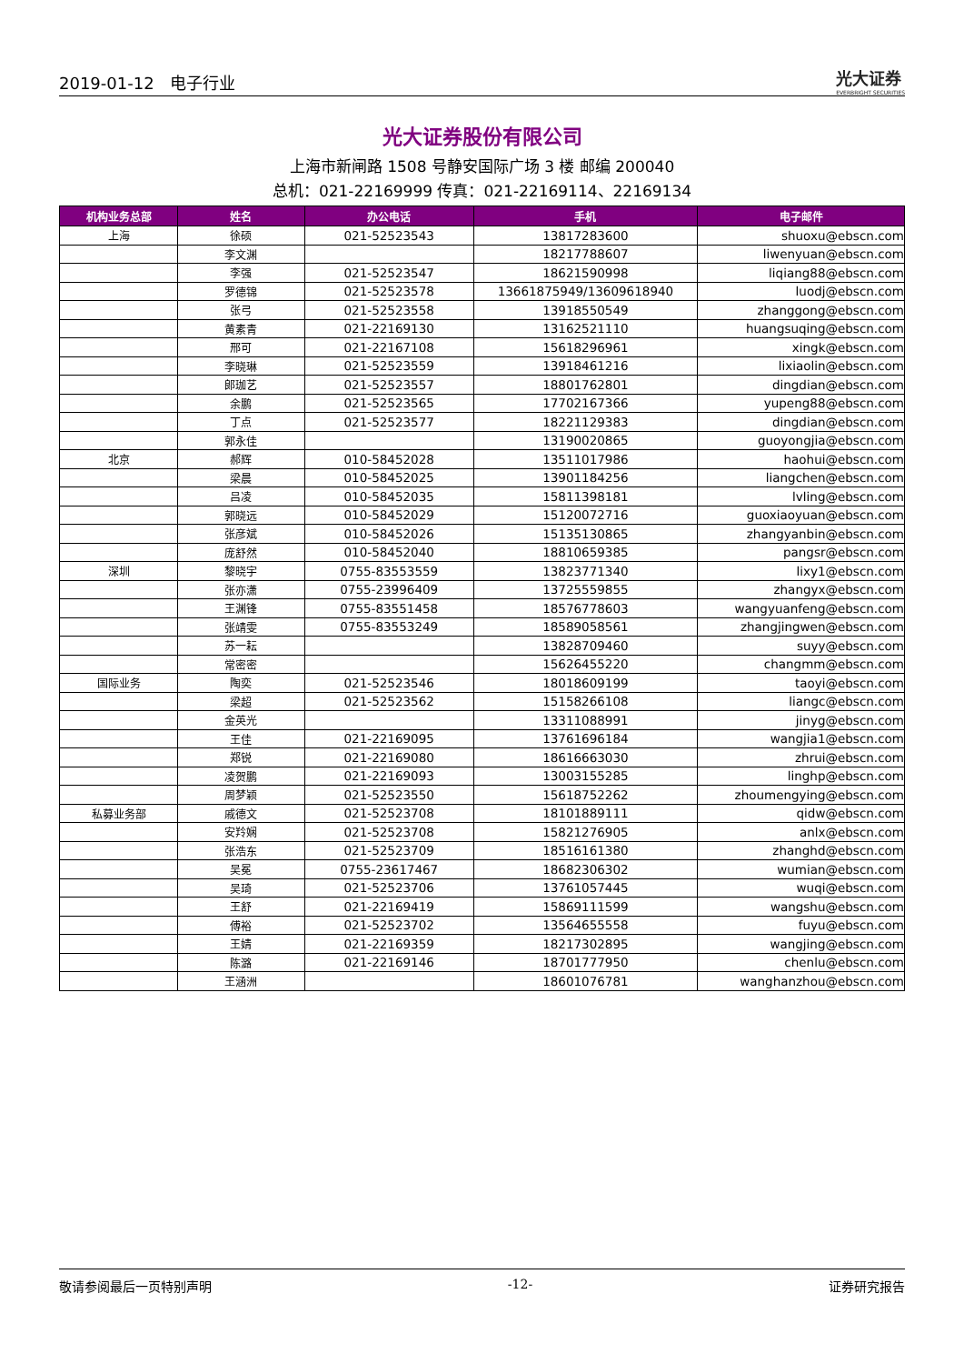2019-01-12 电子行业
光大证券
EVERBRIGHT SECURITIES
光大证券股份有限公司
上海市新闸路 1508 号静安国际广场 3 楼 邮编 200040
总机：021-22169999 传真：021-22169114、22169134
| 机构业务总部 | 姓名 | 办公电话 | 手机 | 电子邮件 |
| --- | --- | --- | --- | --- |
| 上海 | 徐硕 | 021-52523543 | 13817283600 | shuoxu@ebscn.com |
| | 李文渊 | | 18217788607 | liwenyuan@ebscn.com |
| | 李强 | 021-52523547 | 18621590998 | liqiang88@ebscn.com |
| | 罗德锦 | 021-52523578 | 13661875949/13609618940 | luodj@ebscn.com |
| | 张弓 | 021-52523558 | 13918550549 | zhanggong@ebscn.com |
| | 黄素青 | 021-22169130 | 13162521110 | huangsuqing@ebscn.com |
| | 邢可 | 021-22167108 | 15618296961 | xingk@ebscn.com |
| | 李晓琳 | 021-52523559 | 13918461216 | lixiaolin@ebscn.com |
| | 郎珈艺 | 021-52523557 | 18801762801 | dingdian@ebscn.com |
| | 余鹏 | 021-52523565 | 17702167366 | yupeng88@ebscn.com |
| | 丁点 | 021-52523577 | 18221129383 | dingdian@ebscn.com |
| | 郭永佳 | | 13190020865 | guoyongjia@ebscn.com |
| 北京 | 郝辉 | 010-58452028 | 13511017986 | haohui@ebscn.com |
| | 梁晨 | 010-58452025 | 13901184256 | liangchen@ebscn.com |
| | 吕凌 | 010-58452035 | 15811398181 | lvling@ebscn.com |
| | 郭晓远 | 010-58452029 | 15120072716 | guoxiaoyuan@ebscn.com |
| | 张彦斌 | 010-58452026 | 15135130865 | zhangyanbin@ebscn.com |
| | 庞舒然 | 010-58452040 | 18810659385 | pangsr@ebscn.com |
| 深圳 | 黎晓宇 | 0755-83553559 | 13823771340 | lixy1@ebscn.com |
| | 张亦潇 | 0755-23996409 | 13725559855 | zhangyx@ebscn.com |
| | 王渊锋 | 0755-83551458 | 18576778603 | wangyuanfeng@ebscn.com |
| | 张靖雯 | 0755-83553249 | 18589058561 | zhangjingwen@ebscn.com |
| | 苏一耘 | | 13828709460 | suyy@ebscn.com |
| | 常密密 | | 15626455220 | changmm@ebscn.com |
| 国际业务 | 陶奕 | 021-52523546 | 18018609199 | taoyi@ebscn.com |
| | 梁超 | 021-52523562 | 15158266108 | liangc@ebscn.com |
| | 金英光 | | 13311088991 | jinyg@ebscn.com |
| | 王佳 | 021-22169095 | 13761696184 | wangjia1@ebscn.com |
| | 郑锐 | 021-22169080 | 18616663030 | zhrui@ebscn.com |
| | 凌贺鹏 | 021-22169093 | 13003155285 | linghp@ebscn.com |
| | 周梦颖 | 021-52523550 | 15618752262 | zhoumengying@ebscn.com |
| 私募业务部 | 戚德文 | 021-52523708 | 18101889111 | qidw@ebscn.com |
| | 安羚娴 | 021-52523708 | 15821276905 | anlx@ebscn.com |
| | 张浩东 | 021-52523709 | 18516161380 | zhanghd@ebscn.com |
| | 吴冕 | 0755-23617467 | 18682306302 | wumian@ebscn.com |
| | 吴琦 | 021-52523706 | 13761057445 | wuqi@ebscn.com |
| | 王舒 | 021-22169419 | 15869111599 | wangshu@ebscn.com |
| | 傅裕 | 021-52523702 | 13564655558 | fuyu@ebscn.com |
| | 王婧 | 021-22169359 | 18217302895 | wangjing@ebscn.com |
| | 陈潞 | 021-22169146 | 18701777950 | chenlu@ebscn.com |
| | 王涵洲 | | 18601076781 | wanghanzhou@ebscn.com |
敬请参阅最后一页特别声明 -12- 证券研究报告